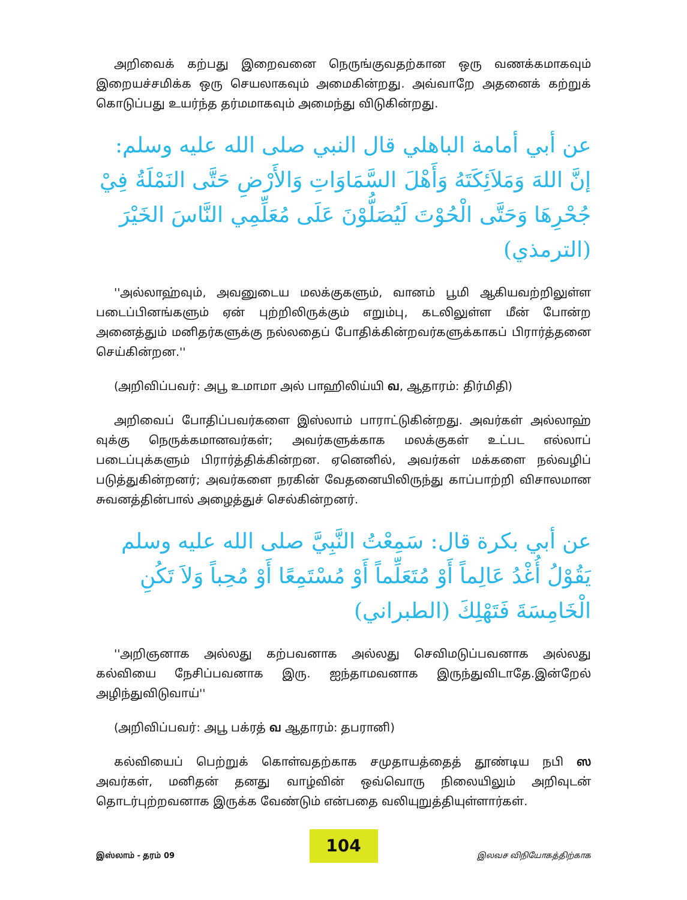அறிவைக் கற்பது இறைவனை நெருங்குவதற்கான ஒரு வணக்கமாகவும் இறையச்சமிக்க ஒரு செயலாகவும் அமைகின்றது. அவ்வாறே அதனைக் கற்றுக் கொடுப்பது உயர்ந்த தர்மமாகவும் அமைந்து விடுகின்றது.
عن أبي أمامة الباهلي قال النبي صلى الله عليه وسلم: إنَّ اللهَ وَمَلاَئِكَتَهُ وَأَهْلَ السَّمَاوَاتِ وَالأَرْضِ حَتَّى النَمْلَةُ فِيْ جُحْرِهَا وَحَتَّى الْحُوْتَ لَيُصَلُّوْنَ عَلَى مُعَلِّمِي النَّاسَ الخَيْرَ (الترمذي)
''அல்லாஹ்வும், அவனுடைய மலக்குகளும், வானம் பூமி ஆகியவற்றிலுள்ள படைப்பினங்களும் ஏன் புற்றிலிருக்கும் எறும்பு, கடலிலுள்ள மீன் போன்ற அனைத்தும் மனிதர்களுக்கு நல்லதைப் போதிக்கின்றவர்களுக்காகப் பிரார்த்தனை செய்கின்றன.''
(அறிவிப்பவர்: அபூ உமாமா அல் பாஹிலிய்யி வ, ஆதாரம்: திர்மிதி)
அறிவைப் போதிப்பவர்களை இஸ்லாம் பாராட்டுகின்றது. அவர்கள் அல்லாஹ் வுக்கு நெருக்கமானவர்கள்; அவர்களுக்காக மலக்குகள் உட்பட எல்லாப் படைப்புக்களும் பிரார்த்திக்கின்றன. ஏனெனில், அவர்கள் மக்களை நல்வழிப் படுத்துகின்றனர்; அவர்களை நரகின் வேதனையிலிருந்து காப்பாற்றி விசாலமான சுவனத்தின்பால் அழைத்துச் செல்கின்றனர்.
عن أبي بكرة قال: سَمِعْتُ النَّبِيَّ صلى الله عليه وسلم يَقُوْلُ أُغْدُ عَالِماً أَوْ مُتَعَلِّماً أَوْ مُسْتَمِعًا أَوْ مُحِباً وَلاَ تَكُنِ الْخَامِسَةَ فَتَهْلِكَ (الطبراني)
''அறிஞனாக அல்லது கற்பவனாக அல்லது செவிமடுப்பவனாக அல்லது கல்வியை நேசிப்பவனாக இரு. ஐந்தாமவனாக இருந்துவிடாதே.இன்றேல் அழிந்துவிடுவாய்''
(அறிவிப்பவர்: அபூ பக்ரத் வ ஆதாரம்: தபரானி)
கல்வியைப் பெற்றுக் கொள்வதற்காக சமுதாயத்தைத் தூண்டிய நபி ஸ அவர்கள், மனிதன் தனது வாழ்வின் ஒவ்வொரு நிலையிலும் அறிவுடன் தொடர்புற்றவனாக இருக்க வேண்டும் என்பதை வலியுறுத்தியுள்ளார்கள்.
104
இஸ்லாம் - தரம் 09 இலவச விநியோகத்திற்காக